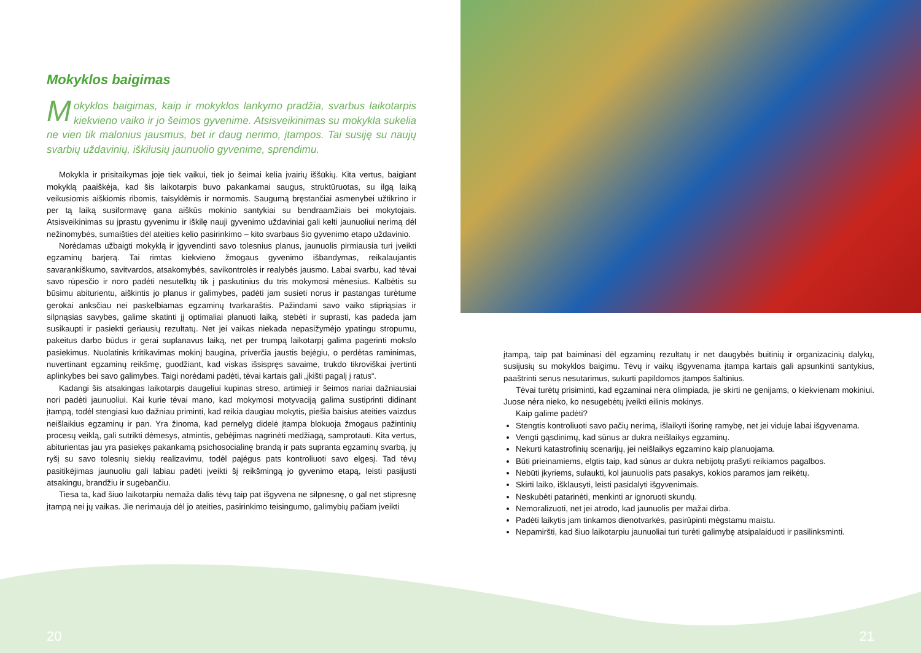Mokyklos baigimas
Mokyklos baigimas, kaip ir mokyklos lankymo pradžia, svarbus laikotarpis kiekvieno vaiko ir jo šeimos gyvenime. Atsisveikinimas su mokykla sukelia ne vien tik malonius jausmus, bet ir daug nerimo, įtampos. Tai susiję su naujų svarbių uždavinių, iškilusių jaunuolio gyvenime, sprendimu.
Mokykla ir prisitaikymas joje tiek vaikui, tiek jo šeimai kelia įvairių iššūkių. Kita vertus, baigiant mokyklą paaiškėja, kad šis laikotarpis buvo pakankamai saugus, struktūruotas, su ilgą laiką veikusiomis aiškiomis ribomis, taisyklėmis ir normomis. Saugumą bręstančiai asmenybei užtikrino ir per tą laiką susiformavę gana aiškūs mokinio santykiai su bendraamžiais bei mokytojais. Atsisveikinimas su įprastu gyvenimu ir iškilę nauji gyvenimo uždaviniai gali kelti jaunuoliui nerimą dėl nežinomybės, sumaišties dėl ateities kelio pasirinkimo – kito svarbaus šio gyvenimo etapo uždavinio.
Norėdamas užbaigti mokyklą ir įgyvendinti savo tolesnius planus, jaunuolis pirmiausia turi įveikti egzaminų barjerą. Tai rimtas kiekvieno žmogaus gyvenimo išbandymas, reikalaujantis savarankiškumo, savitvardos, atsakomybės, savikontrolės ir realybės jausmo. Labai svarbu, kad tėvai savo rūpesčio ir noro padėti nesutelktų tik į paskutinius du tris mokymosi mėnesius. Kalbėtis su būsimu abiturientu, aiškintis jo planus ir galimybes, padėti jam susieti norus ir pastangas turėtume gerokai anksčiau nei paskelbiamas egzaminų tvarkaraštis. Pažindami savo vaiko stipriąsias ir silpnąsias savybes, galime skatinti jį optimaliai planuoti laiką, stebėti ir suprasti, kas padeda jam susikaupti ir pasiekti geriausių rezultatų. Net jei vaikas niekada nepasižymėjo ypatingu stropumu, pakeitus darbo būdus ir gerai suplanavus laiką, net per trumpą laikotarpį galima pagerinti mokslo pasiekimus. Nuolatinis kritikavimas mokinį baugina, priverčia jaustis bejėgiu, o perdėtas raminimas, nuvertinant egzaminų reikšmę, guodžiant, kad viskas išsispręs savaime, trukdo tikroviškai įvertinti aplinkybes bei savo galimybes. Taigi norėdami padėti, tėvai kartais gali „įkišti pagalį į ratus“.
Kadangi šis atsakingas laikotarpis daugeliui kupinas streso, artimieji ir šeimos nariai dažniausiai nori padėti jaunuoliui. Kai kurie tėvai mano, kad mokymosi motyvaciją galima sustiprinti didinant įtampą, todėl stengiasi kuo dažniau priminti, kad reikia daugiau mokytis, piešia baisius ateities vaizdus neišlaikius egzaminų ir pan. Yra žinoma, kad pernelyg didelė įtampa blokuoja žmogaus pažintinių procesų veiklą, gali sutrikti dėmesys, atmintis, gebėjimas nagrinėti medžiagą, samprotauti. Kita vertus, abiturientas jau yra pasiekęs pakankamą psichosocialinę brandą ir pats supranta egzaminų svarbą, jų ryšį su savo tolesnių siekių realizavimu, todėl pajėgus pats kontroliuoti savo elgesį. Tad tėvų pasitikėjimas jaunuoliu gali labiau padėti įveikti šį reikšmingą jo gyvenimo etapą, leisti pasijusti atsakingu, brandžiu ir sugebančiu.
Tiesa ta, kad šiuo laikotarpiu nemaža dalis tėvų taip pat išgyvena ne silpnesnę, o gal net stipresnę įtampą nei jų vaikas. Jie nerimauja dėl jo ateities, pasirinkimo teisingumo, galimybių pačiam įveikti
įtampą, taip pat baiminasi dėl egzaminų rezultatų ir net daugybės buitinių ir organizacinių dalykų, susijusių su mokyklos baigimu. Tėvų ir vaikų išgyvenama įtampa kartais gali apsunkinti santykius, paaštrinti senus nesutarimus, sukurti papildomos įtampos šaltinius.
Tėvai turėtų prisiminti, kad egzaminai nėra olimpiada, jie skirti ne genijams, o kiekvienam mokiniui. Juose nėra nieko, ko nesugebėtų įveikti eilinis mokinys.
Kaip galime padėti?
Stengtis kontroliuoti savo pačių nerimą, išlaikyti išorinę ramybę, net jei viduje labai išgyvenama.
Vengti gąsdinimų, kad sūnus ar dukra neišlaikys egzaminų.
Nekurti katastrofinių scenarijų, jei neišlaikys egzamino kaip planuojama.
Būti prieinamiems, elgtis taip, kad sūnus ar dukra nebijotų prašyti reikiamos pagalbos.
Nebūti įkyriems, sulaukti, kol jaunuolis pats pasakys, kokios paramos jam reikėtų.
Skirti laiko, išklausyti, leisti pasidalyti išgyvenimais.
Neskubėti patarinėti, menkinti ar ignoruoti skundų.
Nemoralizuoti, net jei atrodo, kad jaunuolis per mažai dirba.
Padėti laikytis jam tinkamos dienotvarkės, pasirūpinti mėgstamu maistu.
Nepamiršti, kad šiuo laikotarpiu jaunuoliai turi turėti galimybę atsipalaiduoti ir pasilinksminti.
20 21